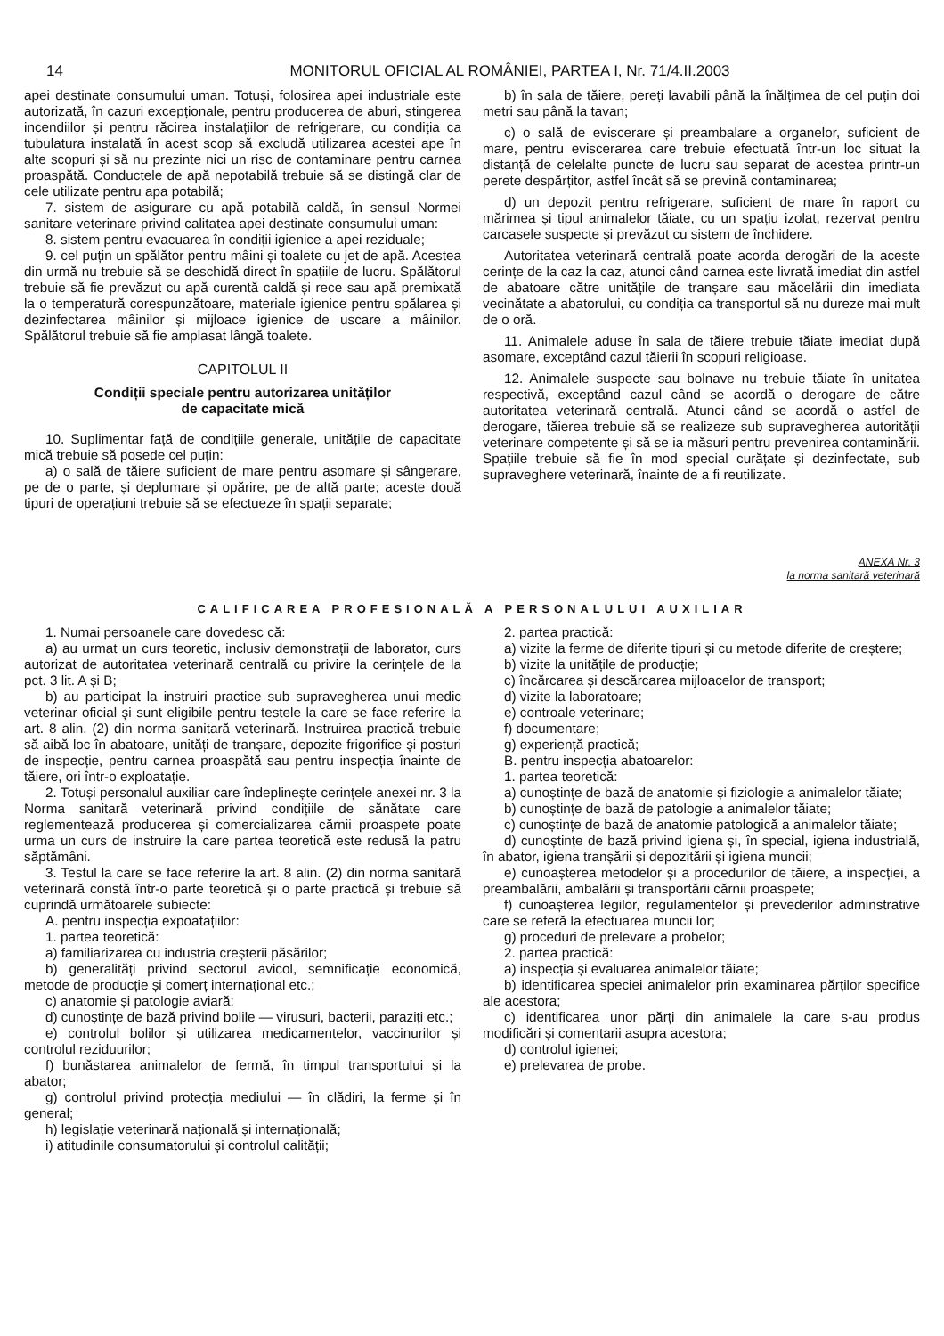14 MONITORUL OFICIAL AL ROMÂNIEI, PARTEA I, Nr. 71/4.II.2003
apei destinate consumului uman. Totuși, folosirea apei industriale este autorizată, în cazuri excepționale, pentru producerea de aburi, stingerea incendiilor și pentru răcirea instalațiilor de refrigerare, cu condiția ca tubulatura instalată în acest scop să excludă utilizarea acestei ape în alte scopuri și să nu prezinte nici un risc de contaminare pentru carnea proaspătă. Conductele de apă nepotabilă trebuie să se distingă clar de cele utilizate pentru apa potabilă;
7. sistem de asigurare cu apă potabilă caldă, în sensul Normei sanitare veterinare privind calitatea apei destinate consumului uman:
8. sistem pentru evacuarea în condiții igienice a apei reziduale;
9. cel puțin un spălător pentru mâini și toalete cu jet de apă. Acestea din urmă nu trebuie să se deschidă direct în spațiile de lucru. Spălătorul trebuie să fie prevăzut cu apă curentă caldă și rece sau apă premixată la o temperatură corespunzătoare, materiale igienice pentru spălarea și dezinfectarea mâinilor și mijloace igienice de uscare a mâinilor. Spălătorul trebuie să fie amplasat lângă toalete.
CAPITOLUL II
Condiții speciale pentru autorizarea unităților
de capacitate mică
10. Suplimentar față de condițiile generale, unitățile de capacitate mică trebuie să posede cel puțin:
a) o sală de tăiere suficient de mare pentru asomare și sângerare, pe de o parte, și deplumare și opărire, pe de altă parte; aceste două tipuri de operațiuni trebuie să se efectueze în spații separate;
b) în sala de tăiere, pereți lavabili până la înălțimea de cel puțin doi metri sau până la tavan;
c) o sală de eviscerare și preambalare a organelor, suficient de mare, pentru eviscerarea care trebuie efectuată într-un loc situat la distanță de celelalte puncte de lucru sau separat de acestea printr-un perete despărțitor, astfel încât să se prevină contaminarea;
d) un depozit pentru refrigerare, suficient de mare în raport cu mărimea și tipul animalelor tăiate, cu un spațiu izolat, rezervat pentru carcasele suspecte și prevăzut cu sistem de închidere.
Autoritatea veterinară centrală poate acorda derogări de la aceste cerințe de la caz la caz, atunci când carnea este livrată imediat din astfel de abatoare către unitățile de tranșare sau măcelării din imediata vecinătate a abatorului, cu condiția ca transportul să nu dureze mai mult de o oră.
11. Animalele aduse în sala de tăiere trebuie tăiate imediat după asomare, exceptând cazul tăierii în scopuri religioase.
12. Animalele suspecte sau bolnave nu trebuie tăiate în unitatea respectivă, exceptând cazul când se acordă o derogare de către autoritatea veterinară centrală. Atunci când se acordă o astfel de derogare, tăierea trebuie să se realizeze sub supravegherea autorității veterinare competente și să se ia măsuri pentru prevenirea contaminării. Spațiile trebuie să fie în mod special curățate și dezinfectate, sub supraveghere veterinară, înainte de a fi reutilizate.
ANEXA Nr. 3
la norma sanitară veterinară
CALIFICAREA PROFESIONALĂ A PERSONALULUI AUXILIAR
1. Numai persoanele care dovedesc că:
a) au urmat un curs teoretic, inclusiv demonstrații de laborator, curs autorizat de autoritatea veterinară centrală cu privire la cerințele de la pct. 3 lit. A și B;
b) au participat la instruiri practice sub supravegherea unui medic veterinar oficial și sunt eligibile pentru testele la care se face referire la art. 8 alin. (2) din norma sanitară veterinară. Instruirea practică trebuie să aibă loc în abatoare, unități de tranșare, depozite frigorifice și posturi de inspecție, pentru carnea proaspătă sau pentru inspecția înainte de tăiere, ori într-o exploatație.
2. Totuși personalul auxiliar care îndeplinește cerințele anexei nr. 3 la Norma sanitară veterinară privind condițiile de sănătate care reglementează producerea și comercializarea cărnii proaspete poate urma un curs de instruire la care partea teoretică este redusă la patru săptămâni.
3. Testul la care se face referire la art. 8 alin. (2) din norma sanitară veterinară constă într-o parte teoretică și o parte practică și trebuie să cuprindă următoarele subiecte:
A. pentru inspecția expoatațiilor:
1. partea teoretică:
a) familiarizarea cu industria creșterii păsărilor;
b) generalități privind sectorul avicol, semnificație economică, metode de producție și comerț internațional etc.;
c) anatomie și patologie aviară;
d) cunoștințe de bază privind bolile — virusuri, bacterii, paraziți etc.;
e) controlul bolilor și utilizarea medicamentelor, vaccinurilor și controlul reziduurilor;
f) bunăstarea animalelor de fermă, în timpul transportului și la abator;
g) controlul privind protecția mediului — în clădiri, la ferme și în general;
h) legislație veterinară națională și internațională;
i) atitudinile consumatorului și controlul calității;
2. partea practică:
a) vizite la ferme de diferite tipuri și cu metode diferite de creștere;
b) vizite la unitățile de producție;
c) încărcarea și descărcarea mijloacelor de transport;
d) vizite la laboratoare;
e) controale veterinare;
f) documentare;
g) experiență practică;
B. pentru inspecția abatoarelor:
1. partea teoretică:
a) cunoștințe de bază de anatomie și fiziologie a animalelor tăiate;
b) cunoștințe de bază de patologie a animalelor tăiate;
c) cunoștințe de bază de anatomie patologică a animalelor tăiate;
d) cunoștințe de bază privind igiena și, în special, igiena industrială, în abator, igiena tranșării și depozitării și igiena muncii;
e) cunoașterea metodelor și a procedurilor de tăiere, a inspecției, a preambalării, ambalării și transportării cărnii proaspete;
f) cunoașterea legilor, regulamentelor și prevederilor adminstrative care se referă la efectuarea muncii lor;
g) proceduri de prelevare a probelor;
2. partea practică:
a) inspecția și evaluarea animalelor tăiate;
b) identificarea speciei animalelor prin examinarea părților specifice ale acestora;
c) identificarea unor părți din animalele la care s-au produs modificări și comentarii asupra acestora;
d) controlul igienei;
e) prelevarea de probe.